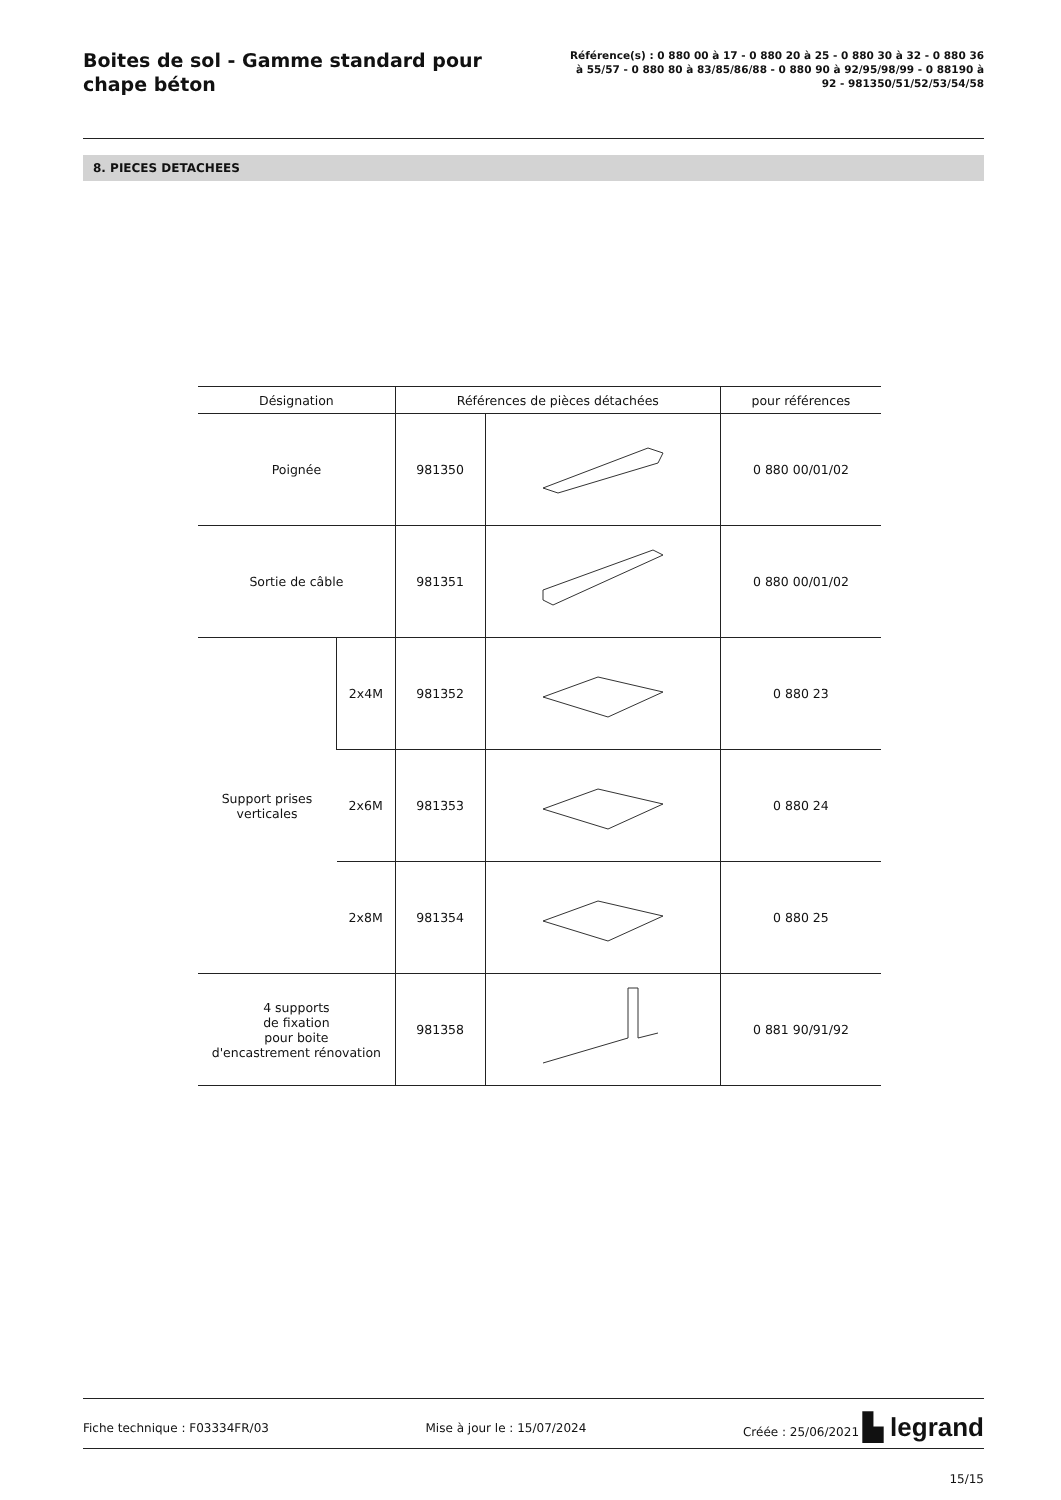Boites de sol - Gamme standard pour chape béton
Référence(s) : 0 880 00 à 17 - 0 880 20 à 25 - 0 880 30 à 32 - 0 880 36 à 55/57 - 0 880 80 à 83/85/86/88 - 0 880 90 à 92/95/98/99 - 0 88190 à 92 - 981350/51/52/53/54/58
8. PIECES DETACHEES
| Désignation | | Références de pièces détachées | | pour références |
| --- | --- | --- | --- | --- |
| Poignée | | 981350 | | 0 880 00/01/02 |
| Sortie de câble | | 981351 | | 0 880 00/01/02 |
| Support prises verticales | 2x4M | 981352 | | 0 880 23 |
| | 2x6M | 981353 | | 0 880 24 |
| | 2x8M | 981354 | | 0 880 25 |
| 4 supports de fixation pour boite d'encastrement rénovation | | 981358 | | 0 881 90/91/92 |
Fiche technique : F03334FR/03 Mise à jour le : 15/07/2024 Créée : 25/06/2021 ▙ legrand
15/15